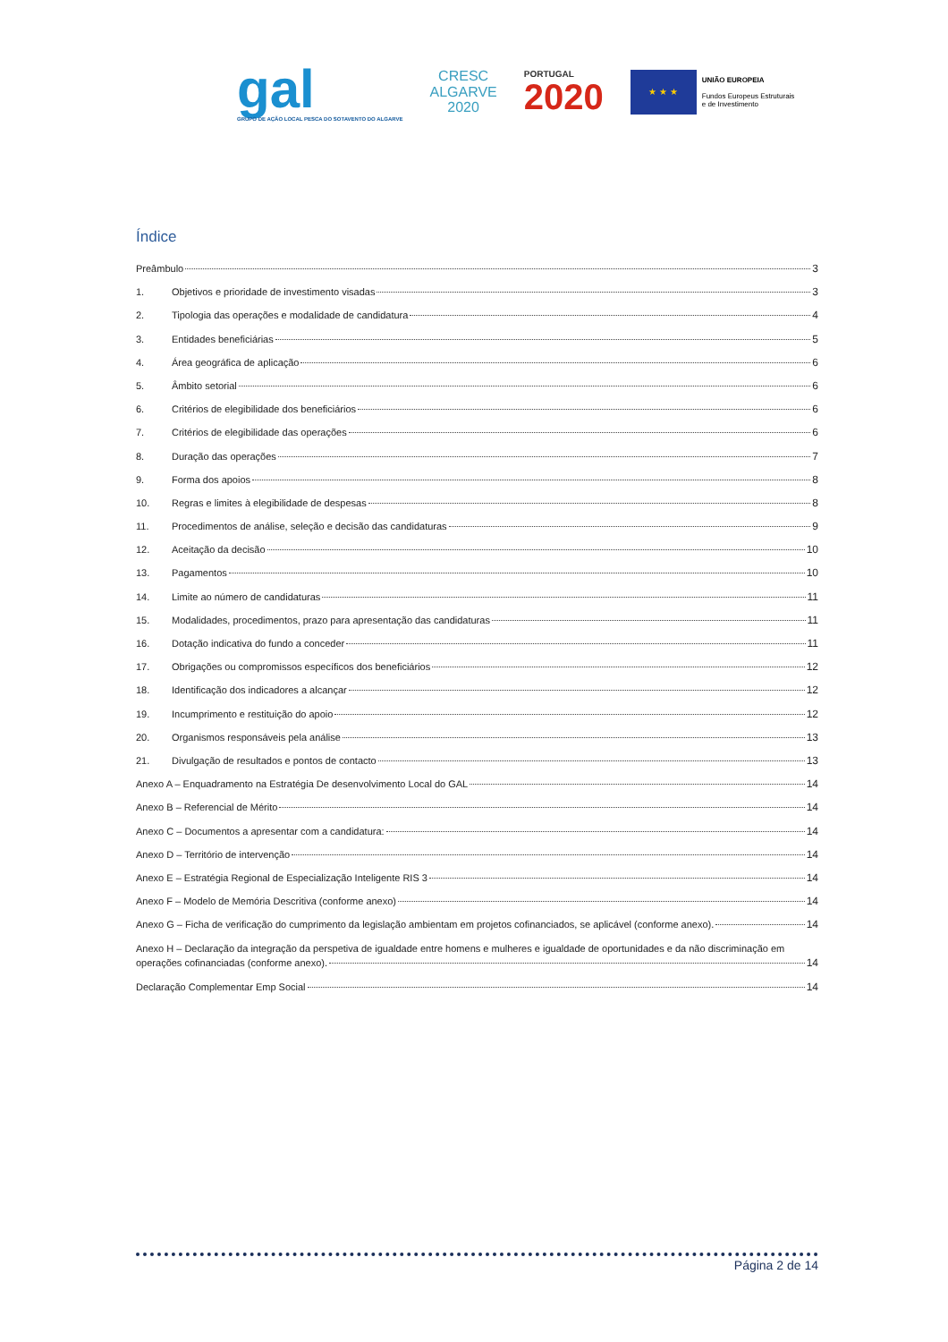gal
GRUPO DE AÇÃO LOCAL PESCA DO SOTAVENTO DO ALGARVE
CRESC
ALGARVE
2020
PORTUGAL
2020
★ ★ ★
UNIÃO EUROPEIA
Fundos Europeus Estruturais
e de Investimento
Índice
Preâmbulo 3
1. Objetivos e prioridade de investimento visadas 3
2. Tipologia das operações e modalidade de candidatura 4
3. Entidades beneficiárias 5
4. Área geográfica de aplicação 6
5. Âmbito setorial 6
6. Critérios de elegibilidade dos beneficiários 6
7. Critérios de elegibilidade das operações 6
8. Duração das operações 7
9. Forma dos apoios 8
10. Regras e limites à elegibilidade de despesas 8
11. Procedimentos de análise, seleção e decisão das candidaturas 9
12. Aceitação da decisão 10
13. Pagamentos 10
14. Limite ao número de candidaturas 11
15. Modalidades, procedimentos, prazo para apresentação das candidaturas 11
16. Dotação indicativa do fundo a conceder 11
17. Obrigações ou compromissos específicos dos beneficiários 12
18. Identificação dos indicadores a alcançar 12
19. Incumprimento e restituição do apoio 12
20. Organismos responsáveis pela análise 13
21. Divulgação de resultados e pontos de contacto 13
Anexo A – Enquadramento na Estratégia De desenvolvimento Local do GAL 14
Anexo B – Referencial de Mérito 14
Anexo C – Documentos a apresentar com a candidatura: 14
Anexo D – Território de intervenção 14
Anexo E – Estratégia Regional de Especialização Inteligente RIS 3 14
Anexo F – Modelo de Memória Descritiva (conforme anexo) 14
Anexo G – Ficha de verificação do cumprimento da legislação ambientam em projetos cofinanciados, se aplicável (conforme anexo). 14
Anexo H – Declaração da integração da perspetiva de igualdade entre homens e mulheres e igualdade de oportunidades e da não discriminação em
operações cofinanciadas (conforme anexo). 14
Declaração Complementar Emp Social 14
Página 2 de 14